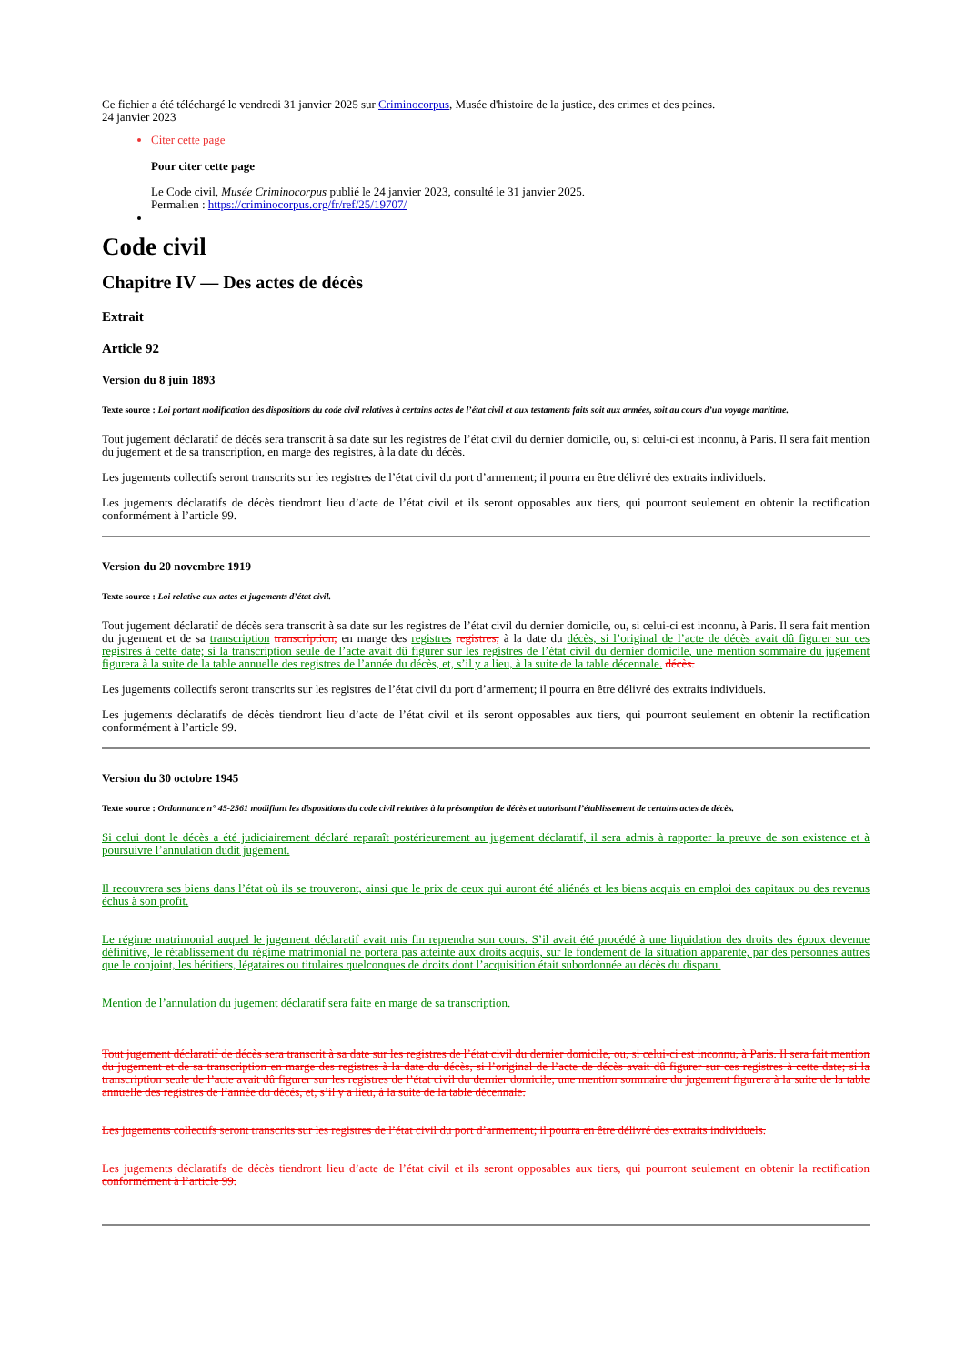Ce fichier a été téléchargé le vendredi 31 janvier 2025 sur Criminocorpus, Musée d'histoire de la justice, des crimes et des peines.
24 janvier 2023
Citer cette page
Pour citer cette page
Le Code civil, Musée Criminocorpus publié le 24 janvier 2023, consulté le 31 janvier 2025.
Permalien : https://criminocorpus.org/fr/ref/25/19707/
Code civil
Chapitre IV — Des actes de décès
Extrait
Article 92
Version du 8 juin 1893
Texte source : Loi portant modification des dispositions du code civil relatives à certains actes de l’état civil et aux testaments faits soit aux armées, soit au cours d’un voyage maritime.
Tout jugement déclaratif de décès sera transcrit à sa date sur les registres de l’état civil du dernier domicile, ou, si celui-ci est inconnu, à Paris. Il sera fait mention du jugement et de sa transcription, en marge des registres, à la date du décès.
Les jugements collectifs seront transcrits sur les registres de l’état civil du port d’armement; il pourra en être délivré des extraits individuels.
Les jugements déclaratifs de décès tiendront lieu d’acte de l’état civil et ils seront opposables aux tiers, qui pourront seulement en obtenir la rectification conformément à l’article 99.
Version du 20 novembre 1919
Texte source : Loi relative aux actes et jugements d’état civil.
Tout jugement déclaratif de décès sera transcrit à sa date sur les registres de l’état civil du dernier domicile, ou, si celui-ci est inconnu, à Paris. Il sera fait mention du jugement et de sa transcription transcription, en marge des registres registres, à la date du décès, si l’original de l’acte de décès avait dû figurer sur ces registres à cette date; si la transcription seule de l’acte avait dû figurer sur les registres de l’état civil du dernier domicile, une mention sommaire du jugement figurera à la suite de la table annuelle des registres de l’année du décès, et, s’il y a lieu, à la suite de la table décennale. décès.
Les jugements collectifs seront transcrits sur les registres de l’état civil du port d’armement; il pourra en être délivré des extraits individuels.
Les jugements déclaratifs de décès tiendront lieu d’acte de l’état civil et ils seront opposables aux tiers, qui pourront seulement en obtenir la rectification conformément à l’article 99.
Version du 30 octobre 1945
Texte source : Ordonnance n° 45-2561 modifiant les dispositions du code civil relatives à la présomption de décès et autorisant l’établissement de certains actes de décès.
Si celui dont le décès a été judiciairement déclaré reparaît postérieurement au jugement déclaratif, il sera admis à rapporter la preuve de son existence et à poursuivre l’annulation dudit jugement.
Il recouvrera ses biens dans l’état où ils se trouveront, ainsi que le prix de ceux qui auront été aliénés et les biens acquis en emploi des capitaux ou des revenus échus à son profit.
Le régime matrimonial auquel le jugement déclaratif avait mis fin reprendra son cours. S’il avait été procédé à une liquidation des droits des époux devenue définitive, le rétablissement du régime matrimonial ne portera pas atteinte aux droits acquis, sur le fondement de la situation apparente, par des personnes autres que le conjoint, les héritiers, légataires ou titulaires quelconques de droits dont l’acquisition était subordonnée au décès du disparu.
Mention de l’annulation du jugement déclaratif sera faite en marge de sa transcription.
Tout jugement déclaratif de décès sera transcrit à sa date sur les registres de l’état civil du dernier domicile, ou, si celui-ci est inconnu, à Paris. Il sera fait mention du jugement et de sa transcription en marge des registres à la date du décès, si l’original de l’acte de décès avait dû figurer sur ces registres à cette date; si la transcription seule de l’acte avait dû figurer sur les registres de l’état civil du dernier domicile, une mention sommaire du jugement figurera à la suite de la table annuelle des registres de l’année du décès, et, s’il y a lieu, à la suite de la table décennale.
Les jugements collectifs seront transcrits sur les registres de l’état civil du port d’armement; il pourra en être délivré des extraits individuels.
Les jugements déclaratifs de décès tiendront lieu d’acte de l’état civil et ils seront opposables aux tiers, qui pourront seulement en obtenir la rectification conformément à l’article 99.